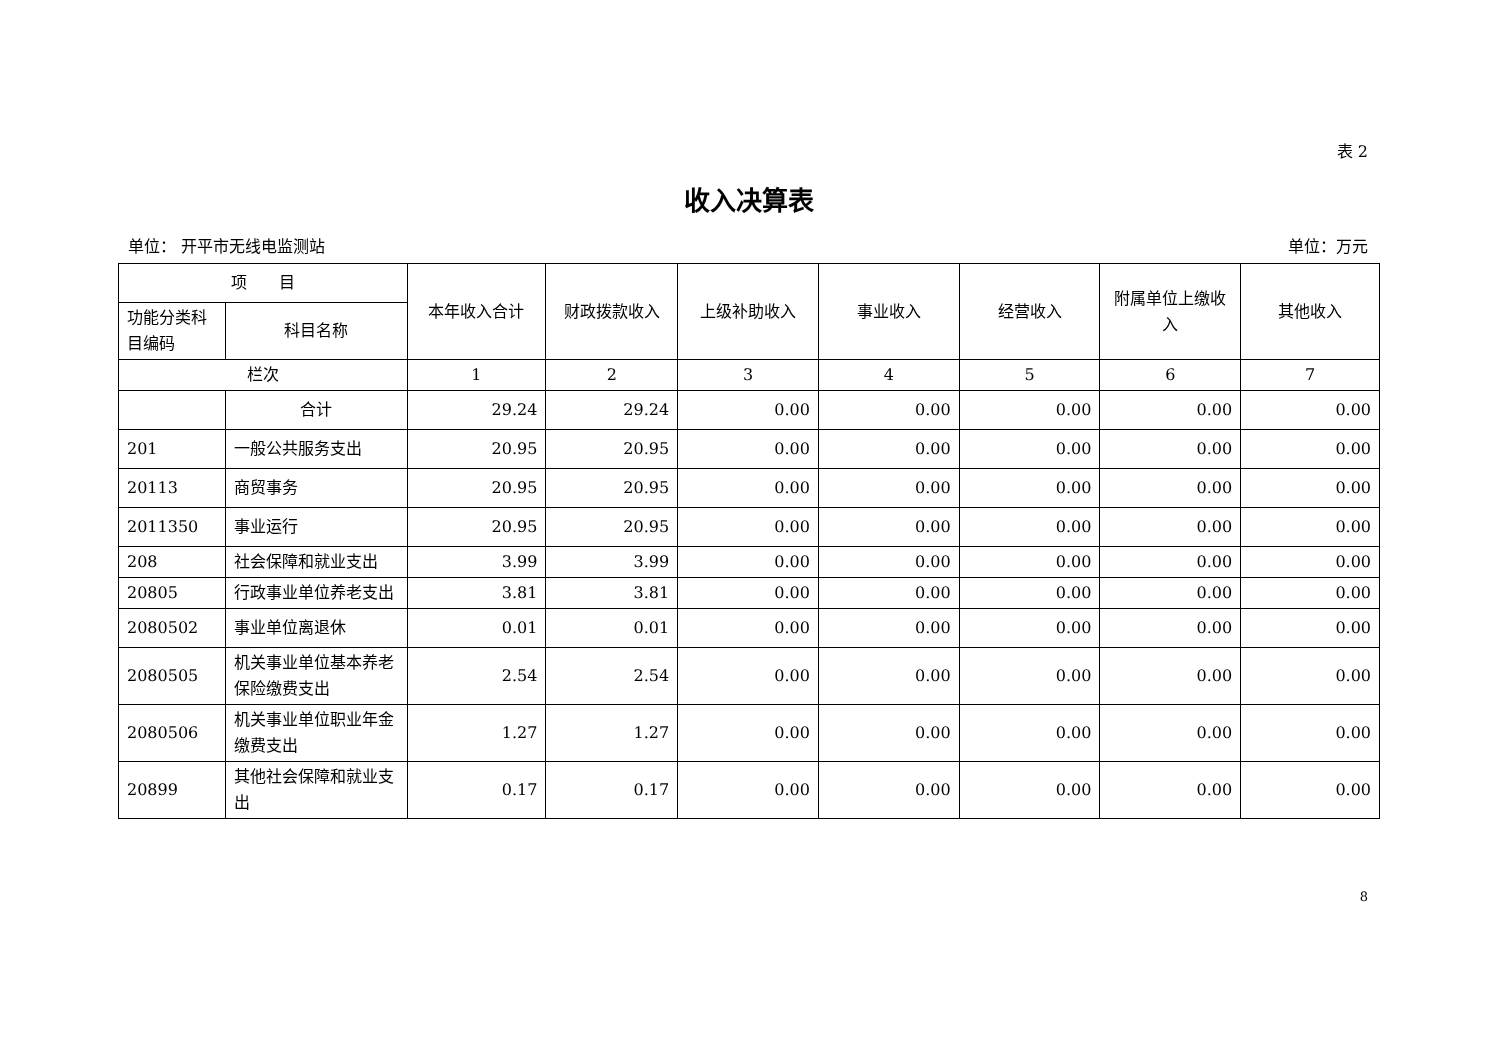表 2
收入决算表
单位： 开平市无线电监测站 单位：万元
| 项 目 | | 本年收入合计 | 财政拨款收入 | 上级补助收入 | 事业收入 | 经营收入 | 附属单位上缴收入 | 其他收入 |
| --- | --- | --- | --- | --- | --- | --- | --- | --- |
| 功能分类科目编码 | 科目名称 | | | | | | | |
| 栏次 | | 1 | 2 | 3 | 4 | 5 | 6 | 7 |
| | 合计 | 29.24 | 29.24 | 0.00 | 0.00 | 0.00 | 0.00 | 0.00 |
| 201 | 一般公共服务支出 | 20.95 | 20.95 | 0.00 | 0.00 | 0.00 | 0.00 | 0.00 |
| 20113 | 商贸事务 | 20.95 | 20.95 | 0.00 | 0.00 | 0.00 | 0.00 | 0.00 |
| 2011350 | 事业运行 | 20.95 | 20.95 | 0.00 | 0.00 | 0.00 | 0.00 | 0.00 |
| 208 | 社会保障和就业支出 | 3.99 | 3.99 | 0.00 | 0.00 | 0.00 | 0.00 | 0.00 |
| 20805 | 行政事业单位养老支出 | 3.81 | 3.81 | 0.00 | 0.00 | 0.00 | 0.00 | 0.00 |
| 2080502 | 事业单位离退休 | 0.01 | 0.01 | 0.00 | 0.00 | 0.00 | 0.00 | 0.00 |
| 2080505 | 机关事业单位基本养老保险缴费支出 | 2.54 | 2.54 | 0.00 | 0.00 | 0.00 | 0.00 | 0.00 |
| 2080506 | 机关事业单位职业年金缴费支出 | 1.27 | 1.27 | 0.00 | 0.00 | 0.00 | 0.00 | 0.00 |
| 20899 | 其他社会保障和就业支出 | 0.17 | 0.17 | 0.00 | 0.00 | 0.00 | 0.00 | 0.00 |
8